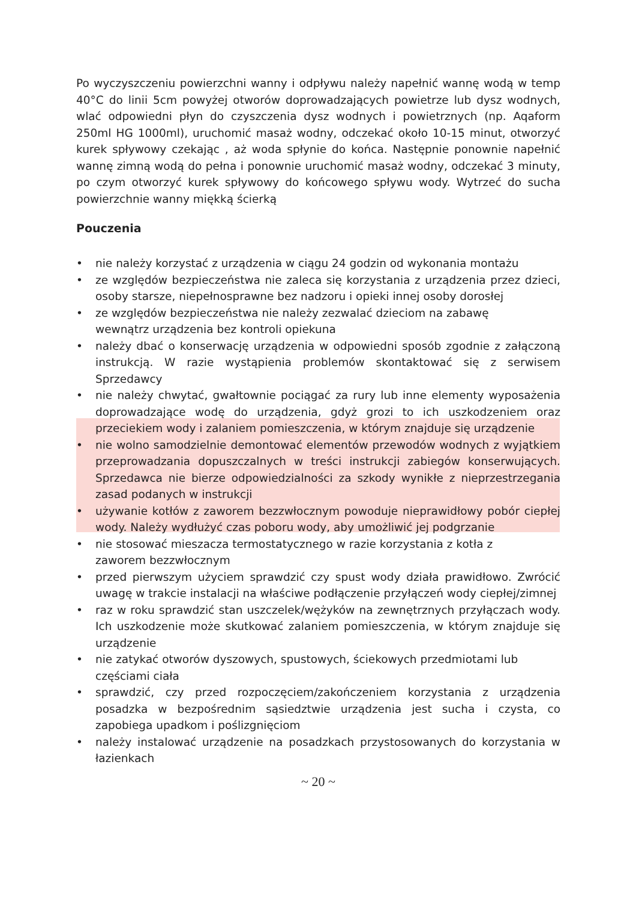Po wyczyszczeniu powierzchni wanny i odpływu należy napełnić wannę wodą w temp 40°C do linii 5cm powyżej otworów doprowadzających powietrze lub dysz wodnych, wlać odpowiedni płyn do czyszczenia dysz wodnych i powietrznych (np. Aqaform 250ml HG 1000ml), uruchomić masaż wodny, odczekać około 10-15 minut, otworzyć kurek spływowy czekając , aż woda spłynie do końca. Następnie ponownie napełnić wannę zimną wodą do pełna i ponownie uruchomić masaż wodny, odczekać 3 minuty, po czym otworzyć kurek spływowy do końcowego spływu wody. Wytrzeć do sucha powierzchnie wanny miękką ścierką
Pouczenia
• nie należy korzystać z urządzenia w ciągu 24 godzin od wykonania montażu
• ze względów bezpieczeństwa nie zaleca się korzystania z urządzenia przez dzieci, osoby starsze, niepełnosprawne bez nadzoru i opieki innej osoby dorosłej
• ze względów bezpieczeństwa nie należy zezwalać dzieciom na zabawę
wewnątrz urządzenia bez kontroli opiekuna
• należy dbać o konserwację urządzenia w odpowiedni sposób zgodnie z załączoną instrukcją. W razie wystąpienia problemów skontaktować się z serwisem Sprzedawcy
• nie należy chwytać, gwałtownie pociągać za rury lub inne elementy wyposażenia doprowadzające wodę do urządzenia, gdyż grozi to ich uszkodzeniem oraz przeciekiem wody i zalaniem pomieszczenia, w którym znajduje się urządzenie
• nie wolno samodzielnie demontować elementów przewodów wodnych z wyjątkiem przeprowadzania dopuszczalnych w treści instrukcji zabiegów konserwujących. Sprzedawca nie bierze odpowiedzialności za szkody wynikłe z nieprzestrzegania zasad podanych w instrukcji
• używanie kotłów z zaworem bezzwłocznym powoduje nieprawidłowy pobór ciepłej wody. Należy wydłużyć czas poboru wody, aby umożliwić jej podgrzanie
• nie stosować mieszacza termostatycznego w razie korzystania z kotła z
zaworem bezzwłocznym
• przed pierwszym użyciem sprawdzić czy spust wody działa prawidłowo. Zwrócić uwagę w trakcie instalacji na właściwe podłączenie przyłączeń wody ciepłej/zimnej
• raz w roku sprawdzić stan uszczelek/wężyków na zewnętrznych przyłączach wody. Ich uszkodzenie może skutkować zalaniem pomieszczenia, w którym znajduje się urządzenie
• nie zatykać otworów dyszowych, spustowych, ściekowych przedmiotami lub
częściami ciała
• sprawdzić, czy przed rozpoczęciem/zakończeniem korzystania z urządzenia posadzka w bezpośrednim sąsiedztwie urządzenia jest sucha i czysta, co zapobiega upadkom i poślizgnięciom
• należy instalować urządzenie na posadzkach przystosowanych do korzystania w łazienkach
~ 20 ~